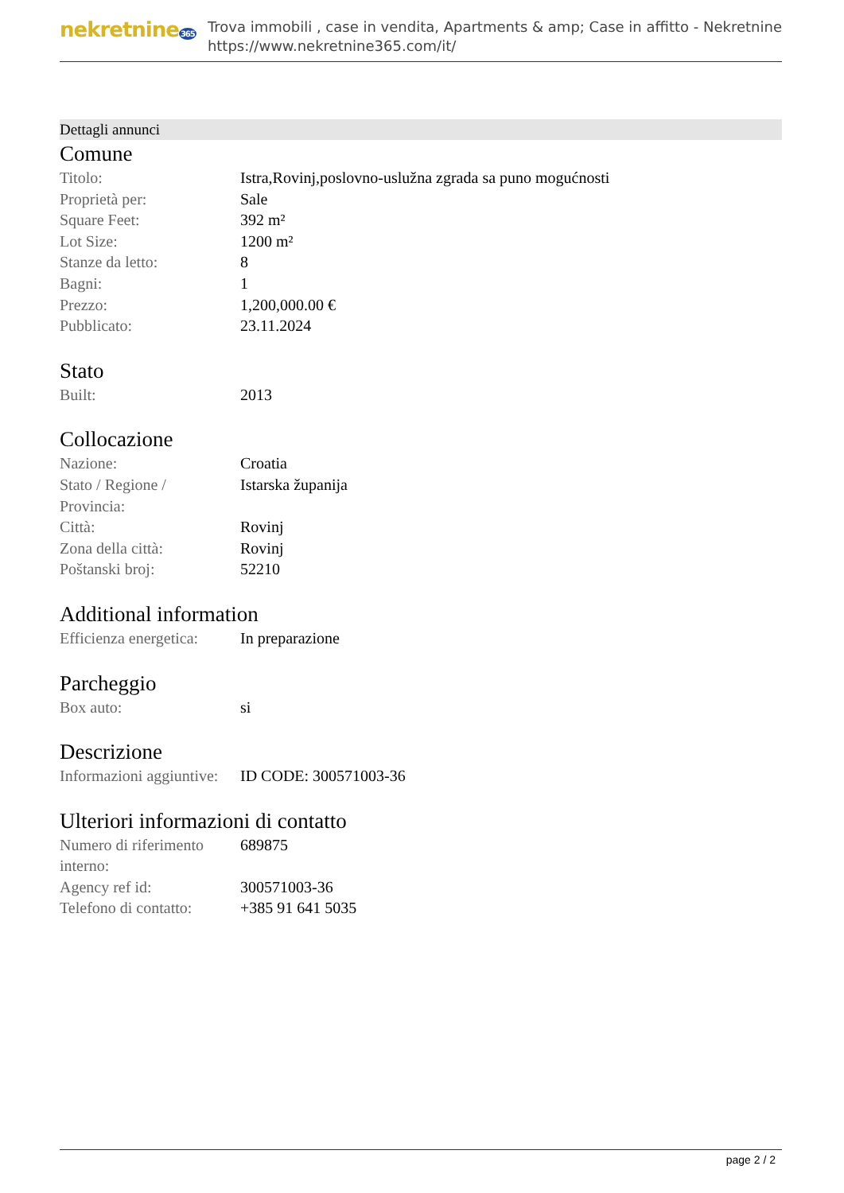nekretnine365
Trova immobili , case in vendita, Apartments & amp; Case in affitto - Nekretnine
https://www.nekretnine365.com/it/
Dettagli annunci
Comune
| Titolo: | Istra,Rovinj,poslovno-uslužna zgrada sa puno mogućnosti |
| Proprietà per: | Sale |
| Square Feet: | 392 m² |
| Lot Size: | 1200 m² |
| Stanze da letto: | 8 |
| Bagni: | 1 |
| Prezzo: | 1,200,000.00 € |
| Pubblicato: | 23.11.2024 |
Stato
| Built: | 2013 |
Collocazione
| Nazione: | Croatia |
| Stato / Regione / Provincia: | Istarska županija |
| Città: | Rovinj |
| Zona della città: | Rovinj |
| Poštanski broj: | 52210 |
Additional information
| Efficienza energetica: | In preparazione |
Parcheggio
| Box auto: | si |
Descrizione
| Informazioni aggiuntive: | ID CODE: 300571003-36 |
Ulteriori informazioni di contatto
| Numero di riferimento interno: | 689875 |
| Agency ref id: | 300571003-36 |
| Telefono di contatto: | +385 91 641 5035 |
page 2 / 2